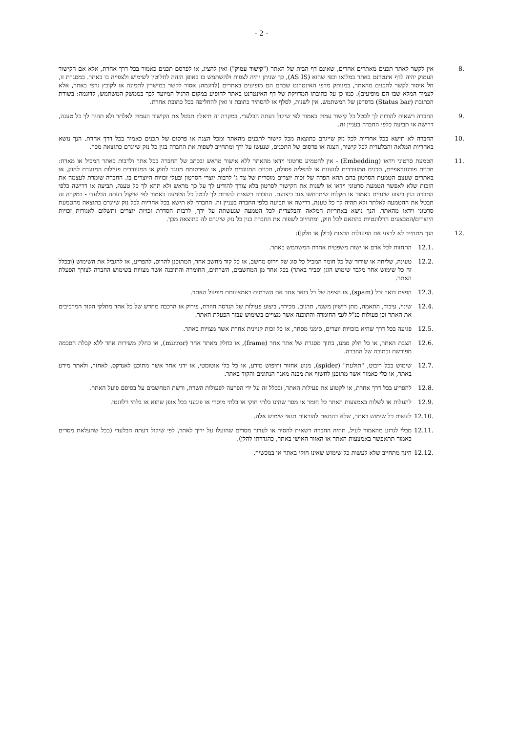- 2 -
.8 אין לקשר לאתר תכנים מאתרים אחרים, שאינם דף הבית של האתר ("קישור עמוק") ואין להציג, או לפרסם תכנים כאמור בכל דרך אחרת, אלא אם הקישור העמוק יהיה לדף אינטרנט באתר במלואו וכפי שהוא (AS IS), כך שניתן יהיה לצפות ולהשתמש בו באופן הזהה לחלוטין לשימוש ולצפייה בו באתר. במסגרת זו, חל איסור לקשר לתכנים מהאתר, במנותק מדפי האינטרנט שבהם הם מופיעים באתרים (לדוגמה: אסור לקשר במישרין לתמונה או לקובץ גרפי באתר, אלא לעמוד המלא שבו הם מופיעים). כמו כן על כתובתו המדויקת של דף האינטרנט באתר להופיע במקום הרגיל המיועד לכך בממשק המשתמש, לדוגמה: בשורת הכתובת (Status bar) בדפדפן של המשתמש. אין לשנות, לסלף או להסתיר כתובת זו ואין להחליפה בכל כתובת אחרת.
.9 החברה רשאית להורות לך לבטל כל קישור עמוק כאמור לפי שיקול דעתה הבלעדי. במקרה זה תיאלץ תבטל את הקישור העמוק לאלתר ולא תהיה לך כל טענה, דרישה או תביעה כלפי החברה בעניין זה.
.10 החברה לא תישא בכל אחריות לכל נזק שייגרם כתוצאה מכל קישור לתכנים מהאתר ומכל הצגה או פרסום של תכנים כאמור בכל דרך אחרת. הנך נושא באחריות המלאה והבלעדית לכל קישור, הצגה או פרסום של התכנים, שנעשו על ידך ומתחייב לשפות את החברה בגין כל נזק שייגרם כתוצאה מכך.
.11 הטמעת סרטוני וידאו (Embedding) - אין להטמיע סרטוני וידאו מהאתר ללא אישור מראש ובכתב של החברה בכל אתר ולרבות באתר המכיל או מארח: תכנים פורנוגראפיים, תכנים המעודדים לגזענות או להפליה פסולה, תכנים המנוגדים לחוק, או שפרסומם מנוגד לחוק או המעודדים פעילות המנוגדת לחוק, או באתרים שעצם הטמעת הסרטון בהם תהא הפרה של זכות יוצרים מוסרית של צד ג' לרבות יוצרי הסרטון ובעלי זכויות היוצרים בו. החברה שומרת לעצמה את הזכות שלא לאפשר הטמעת סרטוני וידאו או לשנות את הקישור לסרטון בלא צורך להודיע לך על כך מראש ולא תהא לך כל טענה, תביעה או דרישה כלפי החברה בגין ביצוע שינויים כאמור או תקלות שיתרחשו אגב ביצועם. החברה רשאית להורות לך לבטל כל הטמעה כאמור לפי שיקול דעתה הבלעדי - במקרה זה תבטל את ההטמעה לאלתר ולא תהיה לך כל טענה, דרישה או תביעה כלפי החברה בעניין זה. החברה לא תישא בכל אחריות לכל נזק שייגרם כתוצאה מהטמעת סרטוני וידאו מהאתר. הנך נושא באחריות המלאה והבלעדית לכל הטמעה שנעשתה על ידך, לרבות הסדרת זכויות יוצרים ותשלום לאגודות זכויות היוצרים/המבצעים הרלוונטיות בהתאם לכל חוק, ומתחייב לשפות את החברה בגין כל נזק שייגרם לה כתוצאה מכך.
.12 הנך מתחייב לא לבצע את הפעולות הבאות (כולן או חלקן):
.12.1 התחזות לכל אדם או ישות משפטית אחרת המשתמש באתר.
.12.2 טעינה, שליחה או שידור של כל חומר המכיל כל סוג של וירוס מחשב, או כל קוד מחשב אחר, המתוכנן להרוס, להפריע, או להגביל את השימוש (ובכלל זה כל שימוש אחר מלבד שימוש הוגן וסביר באתר) בכל אחד מן המחשבים, השרתים, החומרה והתוכנה אשר מצויות בשימוש החברה לצורך הפעלת האתר.
.12.3 הפצת דואר זבל (spam), או הצפה של כל דואר אחר את השרתים באמצעותם מופעל האתר.
.12.4 שינוי, עיבוד, התאמה, מתן רישיון משנה, תרגום, מכירה, ביצוע פעולות של הנדסה חוזרת, פירוק או הרכבה מחדש של כל אחד מחלקי הקוד המרכיבים את האתר וכן פעולות כנ"ל לגבי החומרה והתוכנה אשר מצויים בשימוש עבור הפעלת האתר.
.12.5 פגיעה בכל דרך שהיא בזכויות יוצרים, סימני מסחר, או כל זכות קניינית אחרת אשר מצויות באתר.
.12.6 הצבת האתר, או כל חלק ממנו, בתוך מסגרת של אתר אחר (frame), או כחלק מאתר אחר (mirror), או כחלק משירות אחר ללא קבלת הסכמה מפורשת וכתובה של החברה.
.12.7 שימוש בכל רובוט, "תולעת" (spider), מנוע אחזור וחיפוש מידע, או כל כלי אוטומטי, או ידני אחר אשר מתוכנן לאנדקס, לאחזר, ולאתר מידע באתר, או כלי כאמור אשר מתוכנן לחשוף את מבנה מאגר הנתונים והקוד באתר.
.12.8 להפריע בכל דרך אחרת, או לקטוע את פעילות האתר, ובכלל זה על ידי הפרעה לפעולות השרת, ורשת המחשבים על בסיסם פועל האתר.
.12.9 להעלות או לשלוח באמצעות האתר כל חומר או מסר שהינו בלתי חוקי או בלתי מוסרי או פוגעני בכל אופן שהוא או בלתי רלוונטי.
.12.10
לעשות כל שימוש באתר, שלא בהתאם להוראות תנאי שימוש אלה.
.12.11
מבלי לגרוע מהאמור לעיל, תהיה החברה רשאית להסיר או לערוך מסרים שהועלו על ידיך לאתר, לפי שיקול דעתה הבלעדי (ככל שהעלאת מסרים כאמור תתאפשר באמצעות האתר או האזור האישי באתר, כהגדרתו להלן).
.12.12
הינך מתחייב שלא לעשות כל שימוש שאינו חוקי באתר או במכשיר.